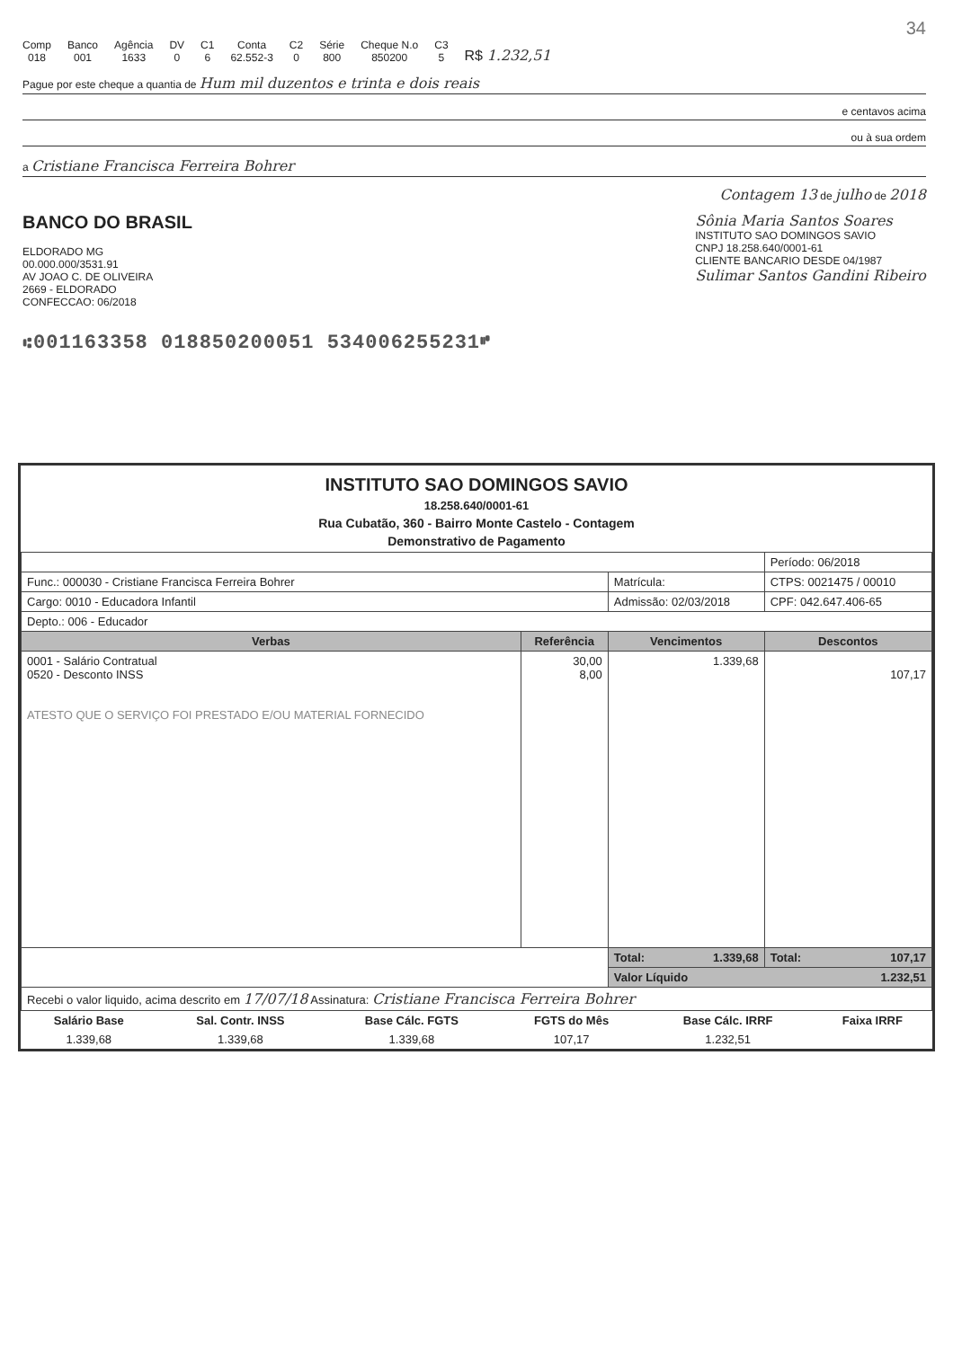34
Comp
018
Banco
001
Agência
1633
DV
0
C1
6
Conta
62.552-3
C2
0
Série
800
Cheque N.o
850200
C3
5
R$ 1.232,51
Pague por este cheque a quantia de Hum mil duzentos e trinta e dois reais
e centavos acima
ou à sua ordem
a Cristiane Francisca Ferreira Bohrer
Contagem 13 de julho de 2018
BANCO DO BRASIL
ELDORADO MG
00.000.000/3531.91
AV JOAO C. DE OLIVEIRA
2669 - ELDORADO
CONFECCAO: 06/2018
Sônia Maria Santos Soares
INSTITUTO SAO DOMINGOS SAVIO
CNPJ 18.258.640/0001-61
CLIENTE BANCARIO DESDE 04/1987
Sulimar Santos Gandini Ribeiro
⑆001163358 018850200051 534006255231⑈
INSTITUTO SAO DOMINGOS SAVIO
18.258.640/0001-61
Rua Cubatão, 360 - Bairro Monte Castelo - Contagem
Demonstrativo de Pagamento
| | | | Período: 06/2018 |
| Func.: 000030 - Cristiane Francisca Ferreira Bohrer | | Matrícula: | CTPS: 0021475 / 00010 |
| Cargo: 0010 - Educadora Infantil | | Admissão: 02/03/2018 | CPF: 042.647.406-65 |
| Depto.: 006 - Educador | | | |
| Verbas | Referência | Vencimentos | Descontos |
| 0001 - Salário Contratual 0520 - Desconto INSS ATESTO QUE O SERVIÇO FOI PRESTADO E/OU MATERIAL FORNECIDO | 30,00 8,00 | 1.339,68 | 107,17 |
| | | Total: 1.339,68 | Total: 107,17 |
| | | Valor Líquido 1.232,51 | |
| Recebi o valor liquido, acima descrito em 17/07/18 Assinatura: Cristiane Francisca Ferreira Bohrer | | | |
| Salário Base | Sal. Contr. INSS | Base Cálc. FGTS | FGTS do Mês | Base Cálc. IRRF | Faixa IRRF |
| --- | --- | --- | --- | --- | --- |
| 1.339,68 | 1.339,68 | 1.339,68 | 107,17 | 1.232,51 | |